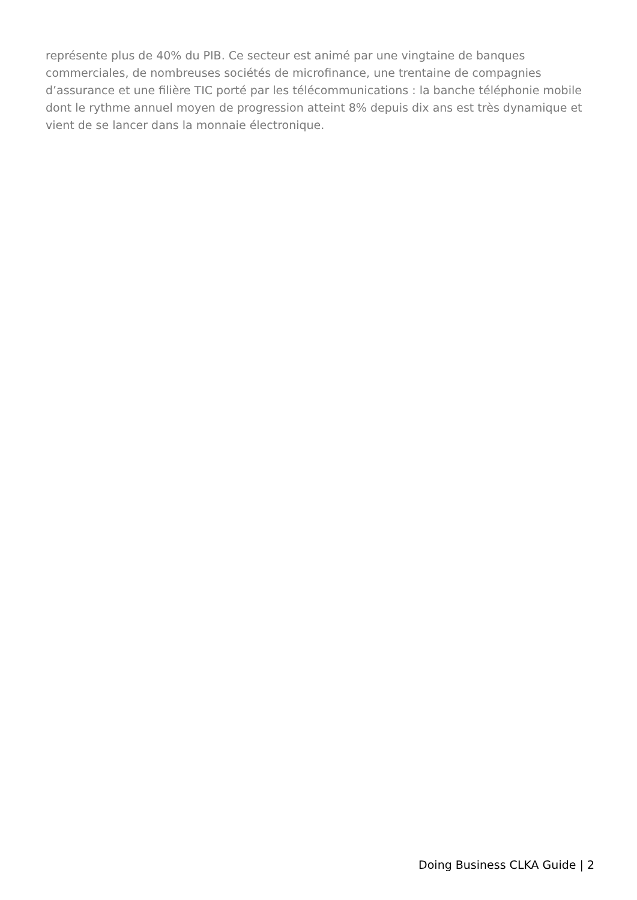représente plus de 40% du PIB. Ce secteur est animé par une vingtaine de banques commerciales, de nombreuses sociétés de microfinance, une trentaine de compagnies d’assurance et une filière TIC porté par les télécommunications : la banche téléphonie mobile dont le rythme annuel moyen de progression atteint 8% depuis dix ans est très dynamique et vient de se lancer dans la monnaie électronique.
Doing Business CLKA Guide | 2